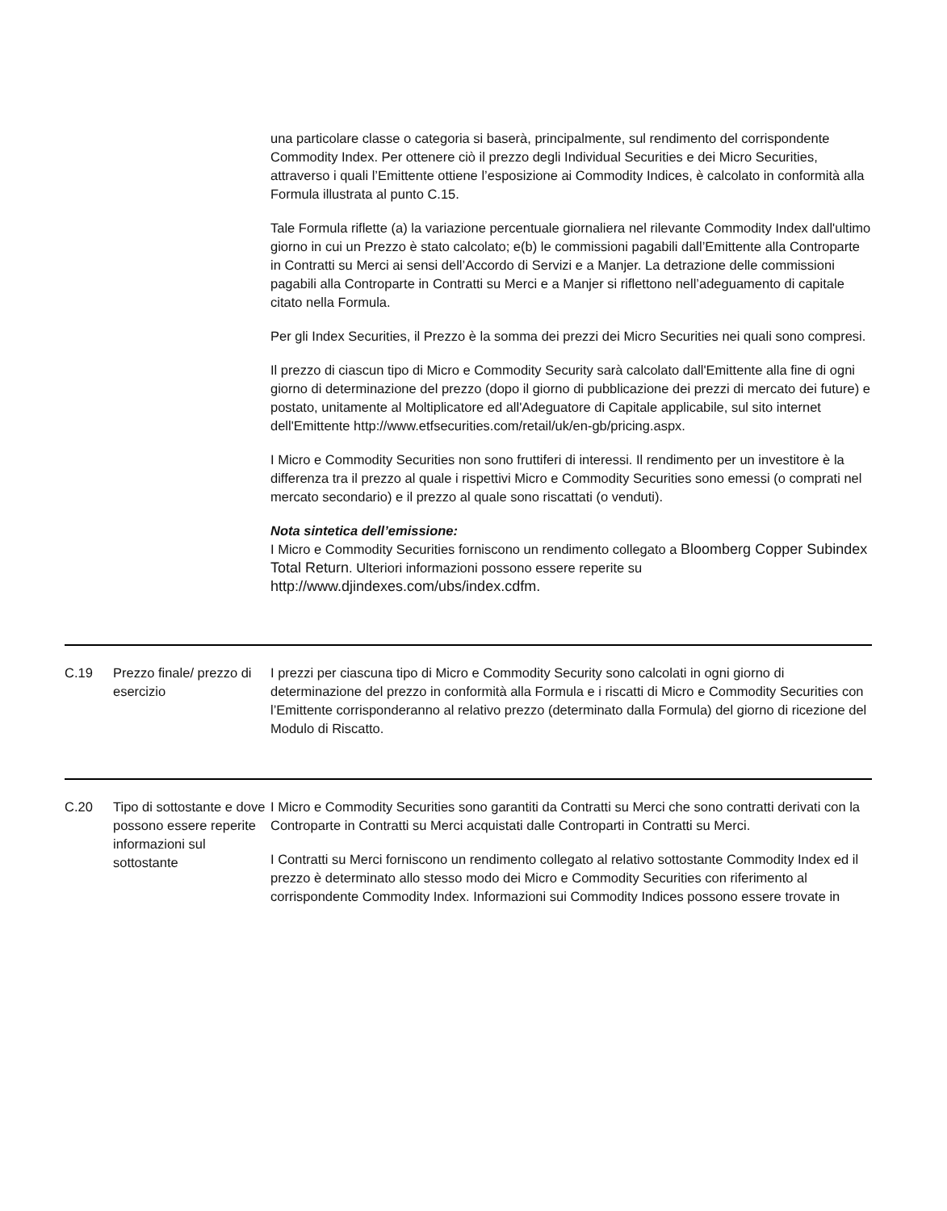| | | una particolare classe o categoria si baserà, principalmente, sul rendimento del corrispondente Commodity Index. Per ottenere ciò il prezzo degli Individual Securities e dei Micro Securities, attraverso i quali l’Emittente ottiene l’esposizione ai Commodity Indices, è calcolato in conformità alla Formula illustrata al punto C.15. Tale Formula riflette (a) la variazione percentuale giornaliera nel rilevante Commodity Index dall'ultimo giorno in cui un Prezzo è stato calcolato; e(b) le commissioni pagabili dall’Emittente alla Controparte in Contratti su Merci ai sensi dell’Accordo di Servizi e a Manjer. La detrazione delle commissioni pagabili alla Controparte in Contratti su Merci e a Manjer si riflettono nell’adeguamento di capitale citato nella Formula. Per gli Index Securities, il Prezzo è la somma dei prezzi dei Micro Securities nei quali sono compresi. Il prezzo di ciascun tipo di Micro e Commodity Security sarà calcolato dall'Emittente alla fine di ogni giorno di determinazione del prezzo (dopo il giorno di pubblicazione dei prezzi di mercato dei future) e postato, unitamente al Moltiplicatore ed all'Adeguatore di Capitale applicabile, sul sito internet dell'Emittente http://www.etfsecurities.com/retail/uk/en-gb/pricing.aspx. I Micro e Commodity Securities non sono fruttiferi di interessi. Il rendimento per un investitore è la differenza tra il prezzo al quale i rispettivi Micro e Commodity Securities sono emessi (o comprati nel mercato secondario) e il prezzo al quale sono riscattati (o venduti). Nota sintetica dell’emissione: I Micro e Commodity Securities forniscono un rendimento collegato a Bloomberg Copper Subindex Total Return . Ulteriori informazioni possono essere reperite su http://www.djindexes.com/ubs/index.cdfm. |
| C.19 | Prezzo finale/ prezzo di esercizio | I prezzi per ciascuna tipo di Micro e Commodity Security sono calcolati in ogni giorno di determinazione del prezzo in conformità alla Formula e i riscatti di Micro e Commodity Securities con l’Emittente corrisponderanno al relativo prezzo (determinato dalla Formula) del giorno di ricezione del Modulo di Riscatto. |
| C.20 | Tipo di sottostante e dove possono essere reperite informazioni sul sottostante | I Micro e Commodity Securities sono garantiti da Contratti su Merci che sono contratti derivati con la Controparte in Contratti su Merci acquistati dalle Controparti in Contratti su Merci. I Contratti su Merci forniscono un rendimento collegato al relativo sottostante Commodity Index ed il prezzo è determinato allo stesso modo dei Micro e Commodity Securities con riferimento al corrispondente Commodity Index. Informazioni sui Commodity Indices possono essere trovate in |